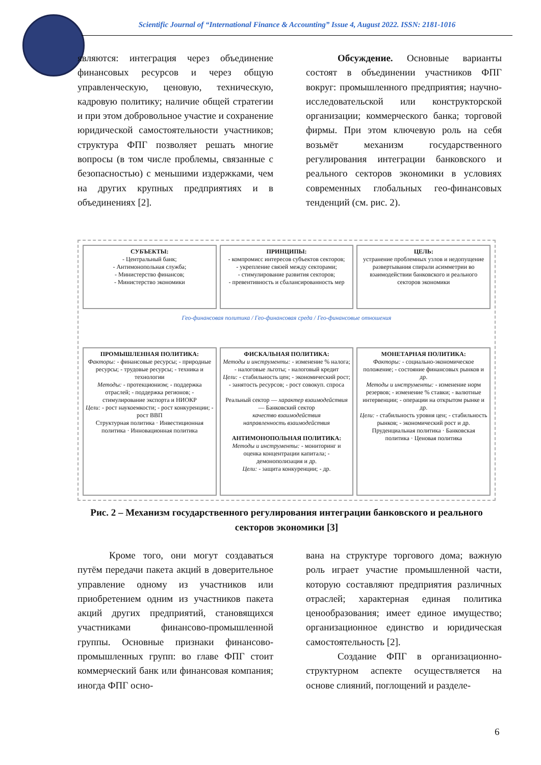Scientific Journal of “International Finance & Accounting” Issue 4, August 2022. ISSN: 2181-1016
являются: интеграция через объединение финансовых ресурсов и через общую управленческую, ценовую, техническую, кадровую политику; наличие общей стратегии и при этом добровольное участие и сохранение юридической самостоятельности участников; структура ФПГ позволяет решать многие вопросы (в том числе проблемы, связанные с безопасностью) с меньшими издержками, чем на других крупных предприятиях и в объединениях [2].
Обсуждение. Основные варианты состоят в объединении участников ФПГ вокруг: промышленного предприятия; научно-исследовательской или конструкторской организации; коммерческого банка; торговой фирмы. При этом ключевую роль на себя возьмёт механизм государственного регулирования интеграции банковского и реального секторов экономики в условиях современных глобальных гео-финансовых тенденций (см. рис. 2).
СУБЪЕКТЫ:
- Центральный банк;
- Антимонопольная служба;
- Министерство финансов;
- Министерство экономики
ПРИНЦИПЫ:
- компромисс интересов субъектов секторов;
- укрепление связей между секторами;
- стимулирование развития секторов;
- превентивность и сбалансированность мер
ЦЕЛЬ:
устранение проблемных узлов и недопущение развертывания спирали асимметрии во взаимодействии банковского и реального секторов экономики
Гео-финансовая политика / Гео-финансовая среда / Гео-финансовые отношения
ПРОМЫШЛЕННАЯ ПОЛИТИКА:
Факторы: - финансовые ресурсы; - природные ресурсы; - трудовые ресурсы; - техника и технологии
Методы: - протекционизм; - поддержка отраслей; - поддержка регионов; - стимулирование экспорта и НИОКР
Цели: - рост наукоемкости; - рост конкуренции; - рост ВВП
Структурная политика · Инвестиционная политика · Инновационная политика
ФИСКАЛЬНАЯ ПОЛИТИКА:
Методы и инструменты: - изменение % налога; - налоговые льготы; - налоговый кредит
Цели: - стабильность цен; - экономический рост; - занятость ресурсов; - рост совокуп. спроса
Реальный сектор — характер взаимодействия — Банковский сектор
качество взаимодействия
направленность взаимодействия
АНТИМОНОПОЛЬНАЯ ПОЛИТИКА:
Методы и инструменты: - мониторинг и оценка концентрации капитала; - демонополизация и др.
Цели: - защита конкуренции; - др.
МОНЕТАРНАЯ ПОЛИТИКА:
Факторы: - социально-экономическое положение; - состояние финансовых рынков и др.
Методы и инструменты: - изменение норм резервов; - изменение % ставки; - валютные интервенции; - операции на открытом рынке и др.
Цели: - стабильность уровня цен; - стабильность рынков; - экономический рост и др.
Пруденциальная политика · Банковская политика · Ценовая политика
Рис. 2 – Механизм государственного регулирования интеграции банковского и реального секторов экономики [3]
Кроме того, они могут создаваться путём передачи пакета акций в доверительное управление одному из участников или приобретением одним из участников пакета акций других предприятий, становящихся участниками финансово-промышленной группы. Основные признаки финансово-промышленных групп: во главе ФПГ стоит коммерческий банк или финансовая компания; иногда ФПГ осно-
вана на структуре торгового дома; важную роль играет участие промышленной части, которую составляют предприятия различных отраслей; характерная единая политика ценообразования; имеет единое имущество; организационное единство и юридическая самостоятельность [2].
Создание ФПГ в организационно-структурном аспекте осуществляется на основе слияний, поглощений и разделе-
6